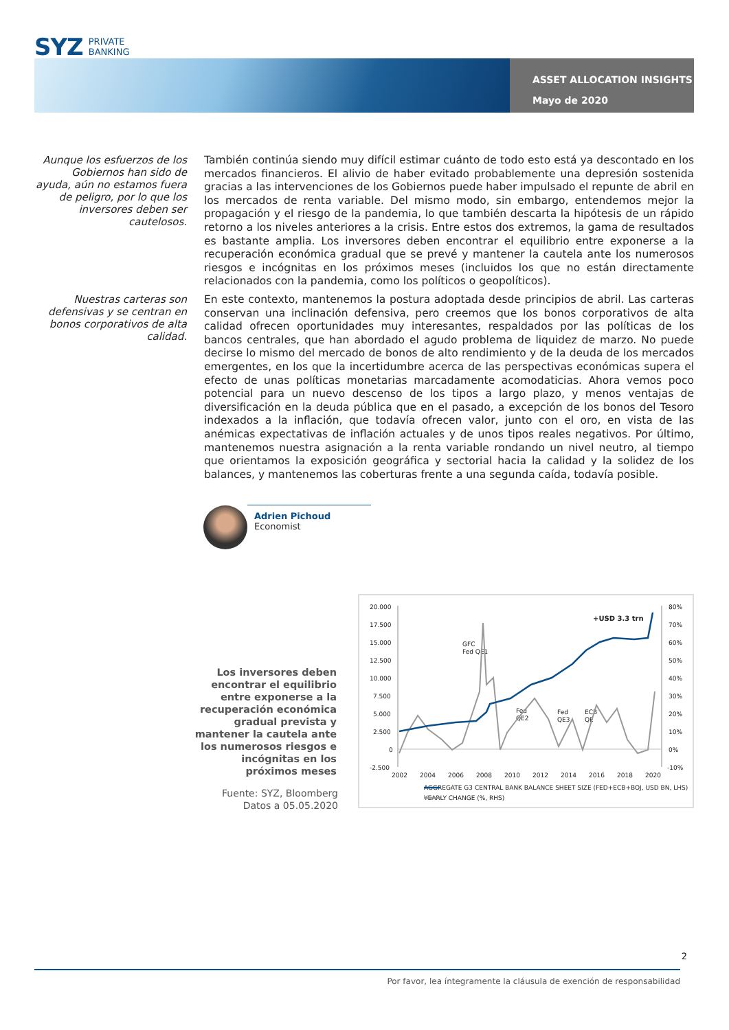SYZ PRIVATE
BANKING
ASSET ALLOCATION INSIGHTS
Mayo de 2020
Aunque los esfuerzos de los Gobiernos han sido de ayuda, aún no estamos fuera de peligro, por lo que los inversores deben ser cautelosos.
También continúa siendo muy difícil estimar cuánto de todo esto está ya descontado en los mercados financieros. El alivio de haber evitado probablemente una depresión sostenida gracias a las intervenciones de los Gobiernos puede haber impulsado el repunte de abril en los mercados de renta variable. Del mismo modo, sin embargo, entendemos mejor la propagación y el riesgo de la pandemia, lo que también descarta la hipótesis de un rápido retorno a los niveles anteriores a la crisis. Entre estos dos extremos, la gama de resultados es bastante amplia. Los inversores deben encontrar el equilibrio entre exponerse a la recuperación económica gradual que se prevé y mantener la cautela ante los numerosos riesgos e incógnitas en los próximos meses (incluidos los que no están directamente relacionados con la pandemia, como los políticos o geopolíticos).
Nuestras carteras son defensivas y se centran en bonos corporativos de alta calidad.
En este contexto, mantenemos la postura adoptada desde principios de abril. Las carteras conservan una inclinación defensiva, pero creemos que los bonos corporativos de alta calidad ofrecen oportunidades muy interesantes, respaldados por las políticas de los bancos centrales, que han abordado el agudo problema de liquidez de marzo. No puede decirse lo mismo del mercado de bonos de alto rendimiento y de la deuda de los mercados emergentes, en los que la incertidumbre acerca de las perspectivas económicas supera el efecto de unas políticas monetarias marcadamente acomodaticias. Ahora vemos poco potencial para un nuevo descenso de los tipos a largo plazo, y menos ventajas de diversificación en la deuda pública que en el pasado, a excepción de los bonos del Tesoro indexados a la inflación, que todavía ofrecen valor, junto con el oro, en vista de las anémicas expectativas de inflación actuales y de unos tipos reales negativos. Por último, mantenemos nuestra asignación a la renta variable rondando un nivel neutro, al tiempo que orientamos la exposición geográfica y sectorial hacia la calidad y la solidez de los balances, y mantenemos las coberturas frente a una segunda caída, todavía posible.
Adrien Pichoud
Economist
Los inversores deben encontrar el equilibrio entre exponerse a la recuperación económica gradual prevista y mantener la cautela ante los numerosos riesgos e incógnitas en los próximos meses
Fuente: SYZ, Bloomberg
Datos a 05.05.2020
20.000
17.500
15.000
12.500
10.000
7.500
5.000
2.500
0
-2.500
80%
70%
60%
50%
40%
30%
20%
10%
0%
-10%
2002
2004
2006
2008
2010
2012
2014
2016
2018
2020
GFC
Fed QE1
Fed
QE2
Fed
QE3
ECB
QE
+USD 3.3 trn
AGGREGATE G3 CENTRAL BANK BALANCE SHEET SIZE (FED+ECB+BOJ, USD BN, LHS)
YEARLY CHANGE (%, RHS)
2
Por favor, lea íntegramente la cláusula de exención de responsabilidad